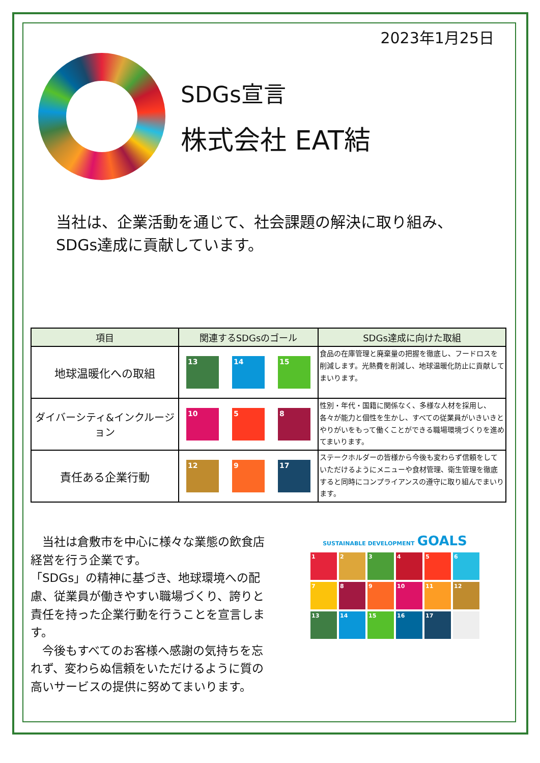2023年1月25日
SDGs宣言
株式会社 EAT結
当社は、企業活動を通じて、社会課題の解決に取り組み、
SDGs達成に貢献しています。
| 項目 | 関連するSDGsのゴール | SDGs達成に向けた取組 |
| --- | --- | --- |
| 地球温暖化への取組 | 13 14 15 | 食品の在庫管理と廃棄量の把握を徹底し、フードロスを削減します。光熱費を削減し、地球温暖化防止に貢献してまいります。 |
| ダイバーシティ&インクルージョン | 10 5 8 | 性別・年代・国籍に関係なく、多様な人材を採用し、各々が能力と個性を生かし、すべての従業員がいきいきとやりがいをもって働くことができる職場環境づくりを進めてまいります。 |
| 責任ある企業行動 | 12 9 17 | ステークホルダーの皆様から今後も変わらず信頼をしていただけるようにメニューや食材管理、衛生管理を徹底すると同時にコンプライアンスの遵守に取り組んでまいります。 |
　当社は倉敷市を中心に様々な業態の飲食店経営を行う企業です。
「SDGs」の精神に基づき、地球環境への配慮、従業員が働きやすい職場づくり、誇りと責任を持った企業行動を行うことを宣言します。
　今後もすべてのお客様へ感謝の気持ちを忘れず、変わらぬ信頼をいただけるように質の高いサービスの提供に努めてまいります。
SUSTAINABLE DEVELOPMENT GOALS
1
2
3
4
5
6
7
8
9
10
11
12
13
14
15
16
17